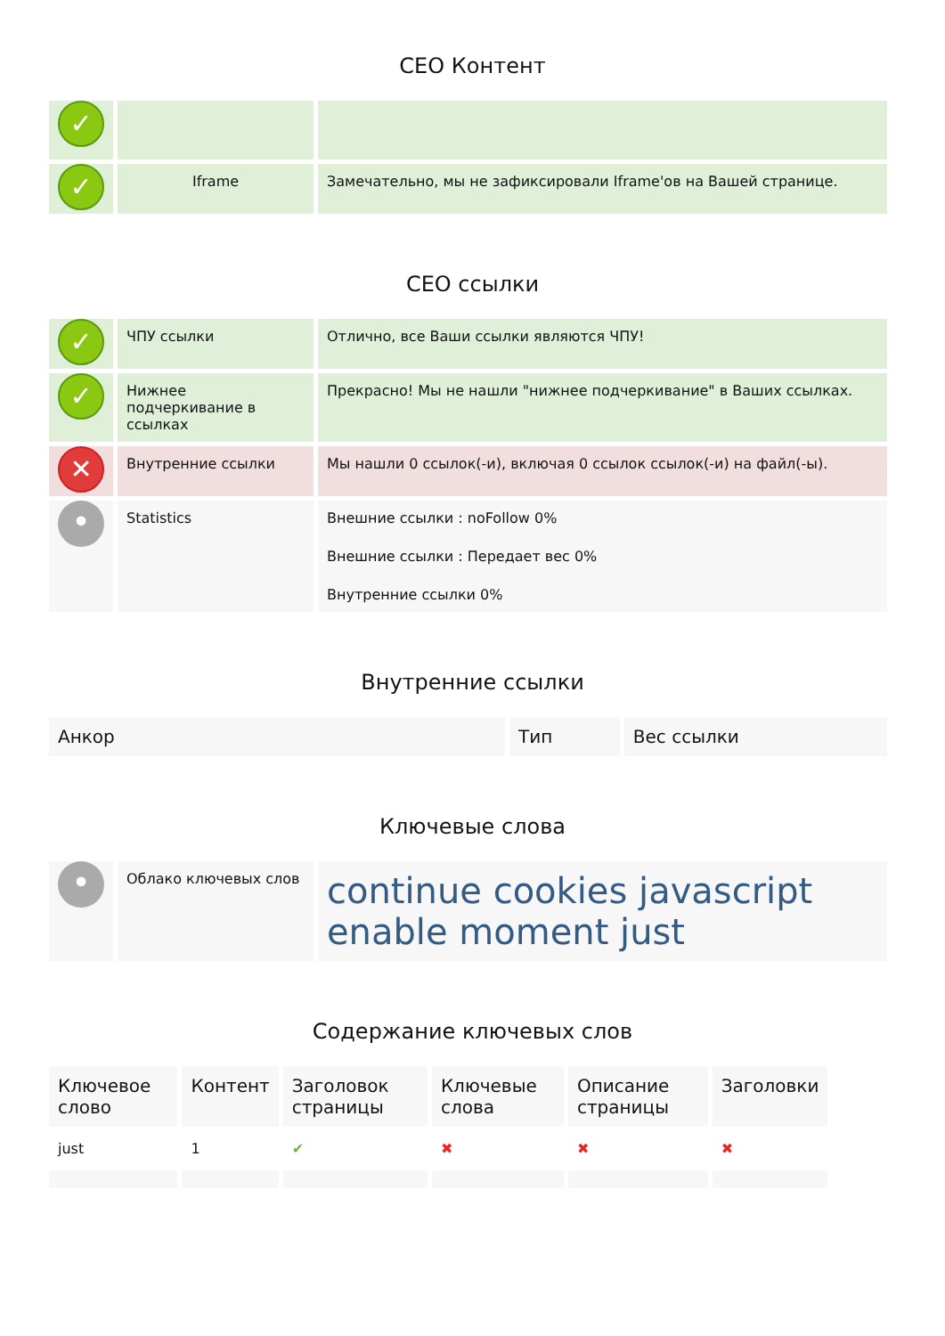СЕО Контент
| ✓ | | |
| ✓ | Iframe | Замечательно, мы не зафиксировали Iframe'ов на Вашей странице. |
СЕО ссылки
| ✓ | ЧПУ ссылки | Отлично, все Ваши ссылки являются ЧПУ! |
| ✓ | Нижнее подчеркивание в ссылках | Прекрасно! Мы не нашли "нижнее подчеркивание" в Ваших ссылках. |
| ✕ | Внутренние ссылки | Мы нашли 0 ссылок(-и), включая 0 ссылок ссылок(-и) на файл(-ы). |
| • | Statistics | Внешние ссылки : noFollow 0% Внешние ссылки : Передает вес 0% Внутренние ссылки 0% |
Внутренние ссылки
| Анкор | Тип | Вес ссылки |
| --- | --- | --- |
Ключевые слова
| • | Облако ключевых слов | continue cookies javascript enable moment just |
Содержание ключевых слов
| Ключевое слово | Контент | Заголовок страницы | Ключевые слова | Описание страницы | Заголовки |
| --- | --- | --- | --- | --- | --- |
| just | 1 | ✔ | ✖ | ✖ | ✖ |